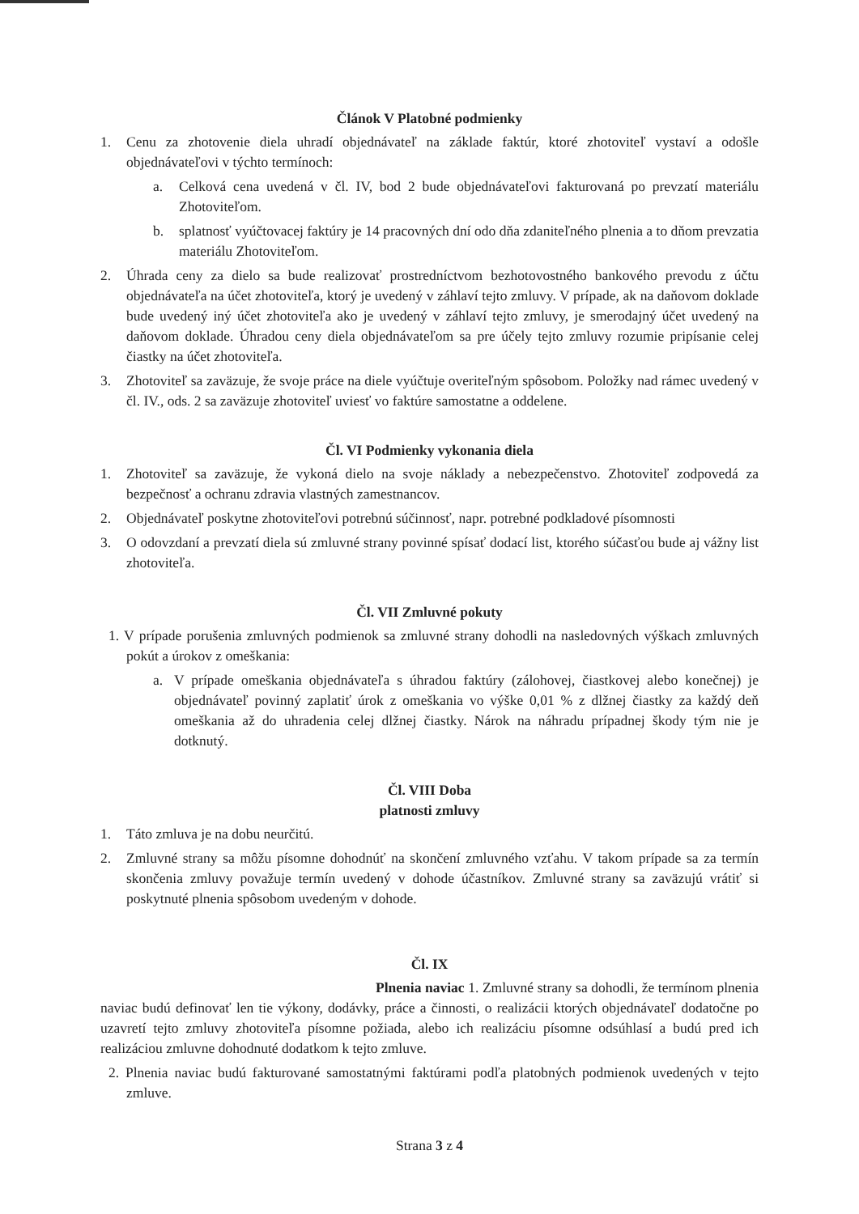Článok V Platobné podmienky
1. Cenu za zhotovenie diela uhradí objednávateľ na základe faktúr, ktoré zhotoviteľ vystaví a odošle objednávateľovi v týchto termínoch:
a. Celková cena uvedená v čl. IV, bod 2 bude objednávateľovi fakturovaná po prevzatí materiálu Zhotoviteľom.
b. splatnosť vyúčtovacej faktúry je 14 pracovných dní odo dňa zdaniteľného plnenia a to dňom prevzatia materiálu Zhotoviteľom.
2. Úhrada ceny za dielo sa bude realizovať prostredníctvom bezhotovostného bankového prevodu z účtu objednávateľa na účet zhotoviteľa, ktorý je uvedený v záhlaví tejto zmluvy. V prípade, ak na daňovom doklade bude uvedený iný účet zhotoviteľa ako je uvedený v záhlaví tejto zmluvy, je smerodajný účet uvedený na daňovom doklade. Úhradou ceny diela objednávateľom sa pre účely tejto zmluvy rozumie pripísanie celej čiastky na účet zhotoviteľa.
3. Zhotoviteľ sa zaväzuje, že svoje práce na diele vyúčtuje overiteľným spôsobom. Položky nad rámec uvedený v čl. IV., ods. 2 sa zaväzuje zhotoviteľ uviesť vo faktúre samostatne a oddelene.
Čl. VI Podmienky vykonania diela
1. Zhotoviteľ sa zaväzuje, že vykoná dielo na svoje náklady a nebezpečenstvo. Zhotoviteľ zodpovedá za bezpečnosť a ochranu zdravia vlastných zamestnancov.
2. Objednávateľ poskytne zhotoviteľovi potrebnú súčinnosť, napr. potrebné podkladové písomnosti
3. O odovzdaní a prevzatí diela sú zmluvné strany povinné spísať dodací list, ktorého súčasťou bude aj vážny list zhotoviteľa.
Čl. VII Zmluvné pokuty
1. V prípade porušenia zmluvných podmienok sa zmluvné strany dohodli na nasledovných výškach zmluvných pokút a úrokov z omeškania:
a. V prípade omeškania objednávateľa s úhradou faktúry (zálohovej, čiastkovej alebo konečnej) je objednávateľ povinný zaplatiť úrok z omeškania vo výške 0,01 % z dlžnej čiastky za každý deň omeškania až do uhradenia celej dlžnej čiastky. Nárok na náhradu prípadnej škody tým nie je dotknutý.
Čl. VIII Doba
platnosti zmluvy
1. Táto zmluva je na dobu neurčitú.
2. Zmluvné strany sa môžu písomne dohodnúť na skončení zmluvného vzťahu. V takom prípade sa za termín skončenia zmluvy považuje termín uvedený v dohode účastníkov. Zmluvné strany sa zaväzujú vrátiť si poskytnuté plnenia spôsobom uvedeným v dohode.
Čl. IX
Plnenia naviac 1. Zmluvné strany sa dohodli, že termínom plnenia naviac budú definovať len tie výkony, dodávky, práce a činnosti, o realizácii ktorých objednávateľ dodatočne po uzavretí tejto zmluvy zhotoviteľa písomne požiada, alebo ich realizáciu písomne odsúhlasí a budú pred ich realizáciou zmluvne dohodnuté dodatkom k tejto zmluve.
2. Plnenia naviac budú fakturované samostatnými faktúrami podľa platobných podmienok uvedených v tejto zmluve.
Strana 3 z 4